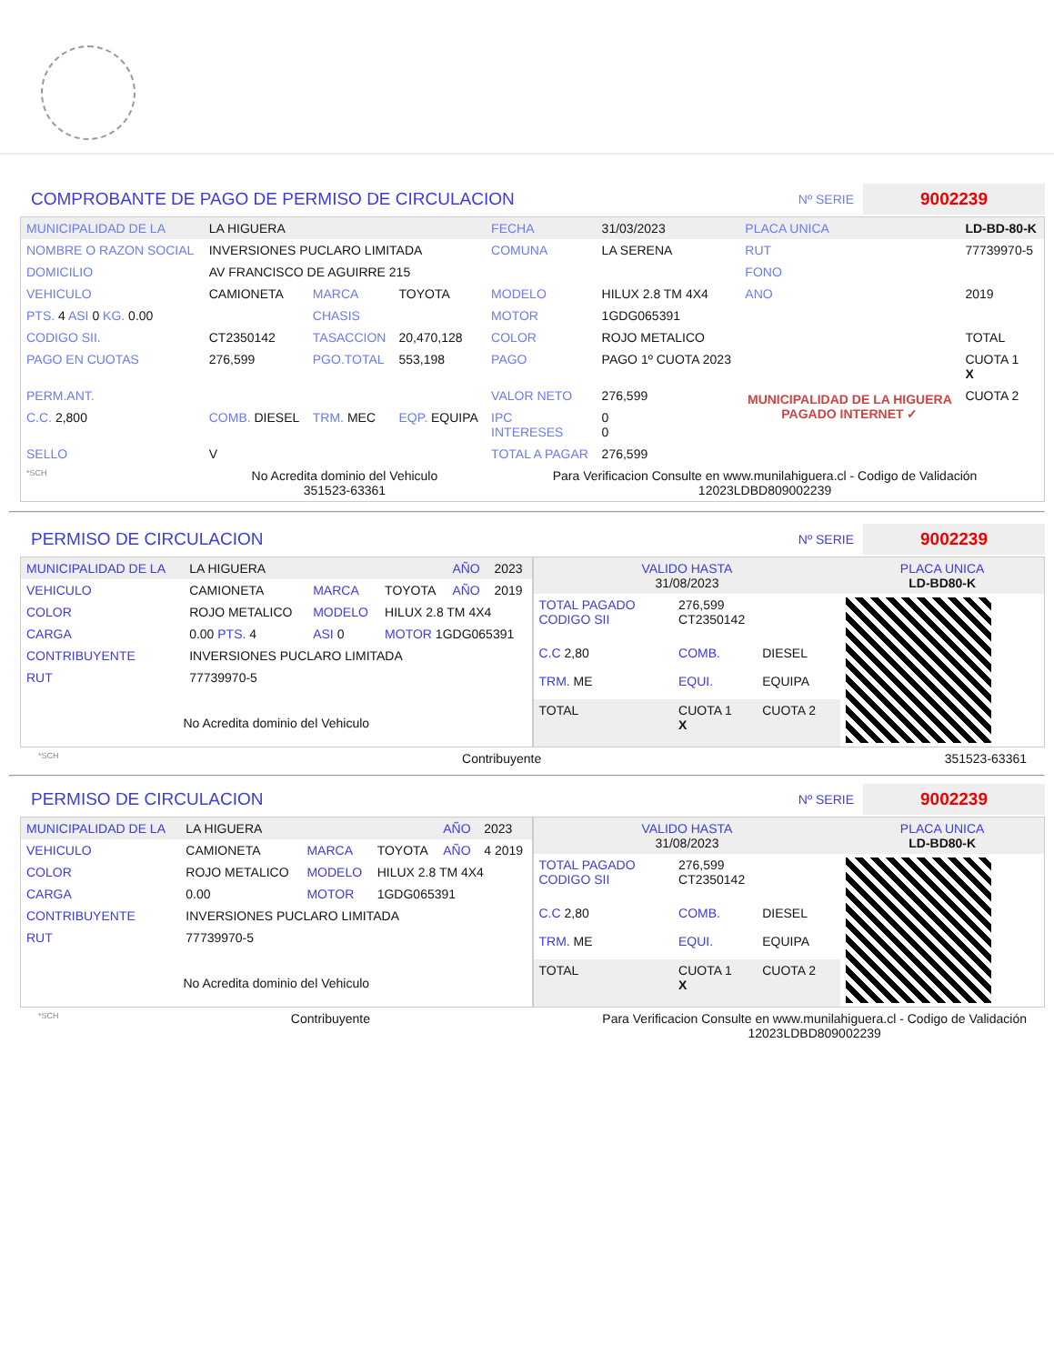COMPROBANTE DE PAGO DE PERMISO DE CIRCULACION
Nº SERIE 9002239
| MUNICIPALIDAD DE LA | LA HIGUERA | | | FECHA | 31/03/2023 | PLACA UNICA | LD-BD-80-K |
| NOMBRE O RAZON SOCIAL | INVERSIONES PUCLARO LIMITADA | | | COMUNA | LA SERENA | RUT | 77739970-5 |
| DOMICILIO | AV FRANCISCO DE AGUIRRE 215 | | | | | FONO | |
| VEHICULO | CAMIONETA | MARCA | TOYOTA | MODELO | HILUX 2.8 TM 4X4 | ANO | 2019 |
| PTS. 4 ASI 0 KG. 0.00 | | CHASIS | | MOTOR | 1GDG065391 | | |
| CODIGO SII. | CT2350142 | TASACCION | 20,470,128 | COLOR | ROJO METALICO | | TOTAL |
| PAGO EN CUOTAS | 276,599 | PGO.TOTAL | 553,198 | PAGO | PAGO 1º CUOTA 2023 | MUNICIPALIDAD DE LA HIGUERA PAGADO INTERNET ✓ | CUOTA 1 X |
| PERM.ANT. | | | | VALOR NETO | 276,599 | | CUOTA 2 |
| C.C. 2,800 | COMB. DIESEL | TRM. MEC | EQP. EQUIPA | IPC INTERESES | 0 0 | | |
| SELLO | V | | | TOTAL A PAGAR | 276,599 | | |
| *SCH | No Acredita dominio del Vehiculo 351523-63361 | | | Para Verificacion Consulte en www.munilahiguera.cl - Codigo de Validación 12023LDBD809002239 | | | |
PERMISO DE CIRCULACION
Nº SERIE 9002239
| MUNICIPALIDAD DE LA | LA HIGUERA | | | AÑO | 2023 |
| VEHICULO | CAMIONETA | MARCA | TOYOTA | AÑO | 2019 |
| COLOR | ROJO METALICO | MODELO | HILUX 2.8 TM 4X4 | | |
| CARGA | 0.00 PTS. 4 | ASI 0 | MOTOR 1GDG065391 | | |
| CONTRIBUYENTE | INVERSIONES PUCLARO LIMITADA | | | | |
| RUT | 77739970-5 | | | | |
| No Acredita dominio del Vehiculo | | | | | |
| VALIDO HASTA 31/08/2023 | | | PLACA UNICA LD-BD80-K |
| TOTAL PAGADO CODIGO SII | 276,599 CT2350142 | | |
| C.C 2,80 | COMB. | DIESEL | |
| TRM. ME | EQUI. | EQUIPA | |
| TOTAL | CUOTA 1 X | CUOTA 2 | |
*SCH Contribuyente 351523-63361
PERMISO DE CIRCULACION
Nº SERIE 9002239
| MUNICIPALIDAD DE LA | LA HIGUERA | | | AÑO | 2023 |
| VEHICULO | CAMIONETA | MARCA | TOYOTA | AÑO | 4 2019 |
| COLOR | ROJO METALICO | MODELO | HILUX 2.8 TM 4X4 | | |
| CARGA | 0.00 | MOTOR | 1GDG065391 | | |
| CONTRIBUYENTE | INVERSIONES PUCLARO LIMITADA | | | | |
| RUT | 77739970-5 | | | | |
| No Acredita dominio del Vehiculo | | | | | |
| VALIDO HASTA 31/08/2023 | | | PLACA UNICA LD-BD80-K |
| TOTAL PAGADO CODIGO SII | 276,599 CT2350142 | | |
| C.C 2,80 | COMB. | DIESEL | |
| TRM. ME | EQUI. | EQUIPA | |
| TOTAL | CUOTA 1 X | CUOTA 2 | |
*SCH Contribuyente Para Verificacion Consulte en www.munilahiguera.cl - Codigo de Validación
12023LDBD809002239